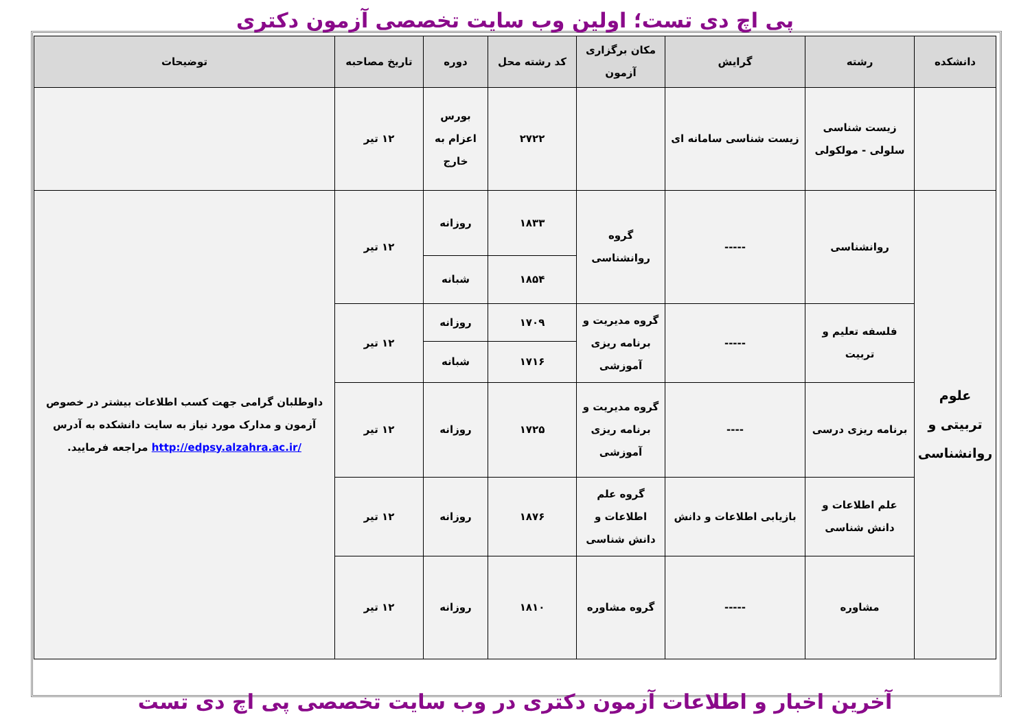پی اچ دی تست؛ اولین وب سایت تخصصی آزمون دکتری
| دانشکده | رشته | گرایش | مکان برگزاری آزمون | کد رشته محل | دوره | تاریخ مصاحبه | توضیحات |
| --- | --- | --- | --- | --- | --- | --- | --- |
| | زیست شناسی سلولی - مولکولی | زیست شناسی سامانه ای | | ۲۷۲۲ | بورس اعزام به خارج | ۱۲ تیر | |
| علوم تربیتی و روانشناسی | روانشناسی | ----- | گروه روانشناسی | ۱۸۳۳ | روزانه | ۱۲ تیر | داوطلبان گرامی جهت کسب اطلاعات بیشتر در خصوص آزمون و مدارک مورد نیاز به سایت دانشکده به آدرس /http://edpsy.alzahra.ac.ir مراجعه فرمایید. |
| | | | | ۱۸۵۴ | شبانه | | |
| | فلسفه تعلیم و تربیت | ----- | گروه مدیریت و برنامه ریزی آموزشی | ۱۷۰۹ | روزانه | ۱۲ تیر | |
| | | | | ۱۷۱۶ | شبانه | | |
| | برنامه ریزی درسی | ---- | گروه مدیریت و برنامه ریزی آموزشی | ۱۷۲۵ | روزانه | ۱۲ تیر | |
| | علم اطلاعات و دانش شناسی | بازیابی اطلاعات و دانش | گروه علم اطلاعات و دانش شناسی | ۱۸۷۶ | روزانه | ۱۲ تیر | |
| | مشاوره | ----- | گروه مشاوره | ۱۸۱۰ | روزانه | ۱۲ تیر | |
آخرین اخبار و اطلاعات آزمون دکتری در وب سایت تخصصی پی اچ دی تست